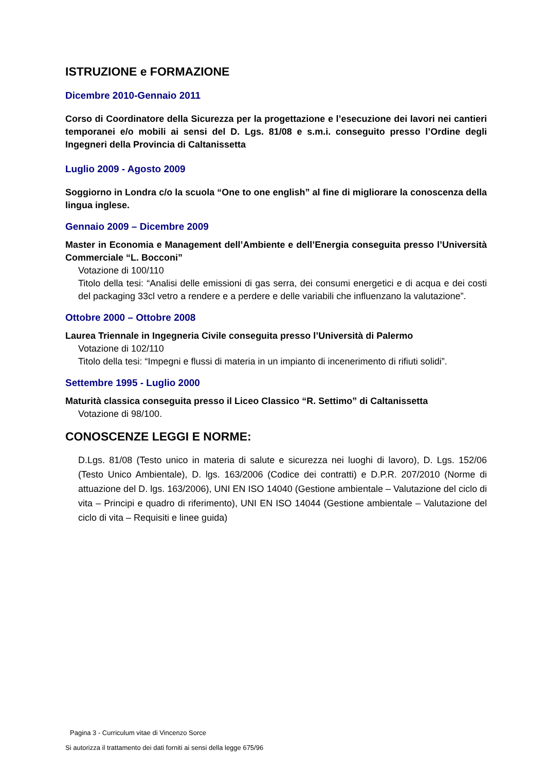ISTRUZIONE e FORMAZIONE
Dicembre 2010-Gennaio 2011
Corso di Coordinatore della Sicurezza per la progettazione e l’esecuzione dei lavori nei cantieri temporanei e/o mobili ai sensi del D. Lgs. 81/08 e s.m.i. conseguito presso l’Ordine degli Ingegneri della Provincia di Caltanissetta
Luglio 2009 - Agosto 2009
Soggiorno in Londra c/o la scuola “One to one english” al fine di migliorare la conoscenza della lingua inglese.
Gennaio 2009 – Dicembre 2009
Master in Economia e Management dell’Ambiente e dell’Energia conseguita presso l’Università Commerciale “L. Bocconi”
Votazione di 100/110
Titolo della tesi: “Analisi delle emissioni di gas serra, dei consumi energetici e di acqua e dei costi del packaging 33cl vetro a rendere e a perdere e delle variabili che influenzano la valutazione”.
Ottobre 2000 – Ottobre 2008
Laurea Triennale in Ingegneria Civile conseguita presso l’Università di Palermo
Votazione di 102/110
Titolo della tesi: “Impegni e flussi di materia in un impianto di incenerimento di rifiuti solidi”.
Settembre 1995 - Luglio 2000
Maturità classica conseguita presso il Liceo Classico “R. Settimo” di Caltanissetta
Votazione di 98/100.
CONOSCENZE LEGGI E NORME:
D.Lgs. 81/08 (Testo unico in materia di salute e sicurezza nei luoghi di lavoro), D. Lgs. 152/06 (Testo Unico Ambientale), D. lgs. 163/2006 (Codice dei contratti) e D.P.R. 207/2010 (Norme di attuazione del D. lgs. 163/2006), UNI EN ISO 14040 (Gestione ambientale – Valutazione del ciclo di vita – Principi e quadro di riferimento), UNI EN ISO 14044 (Gestione ambientale – Valutazione del ciclo di vita – Requisiti e linee guida)
Pagina 3 - Curriculum vitae di Vincenzo Sorce
Si autorizza il trattamento dei dati forniti ai sensi della legge 675/96